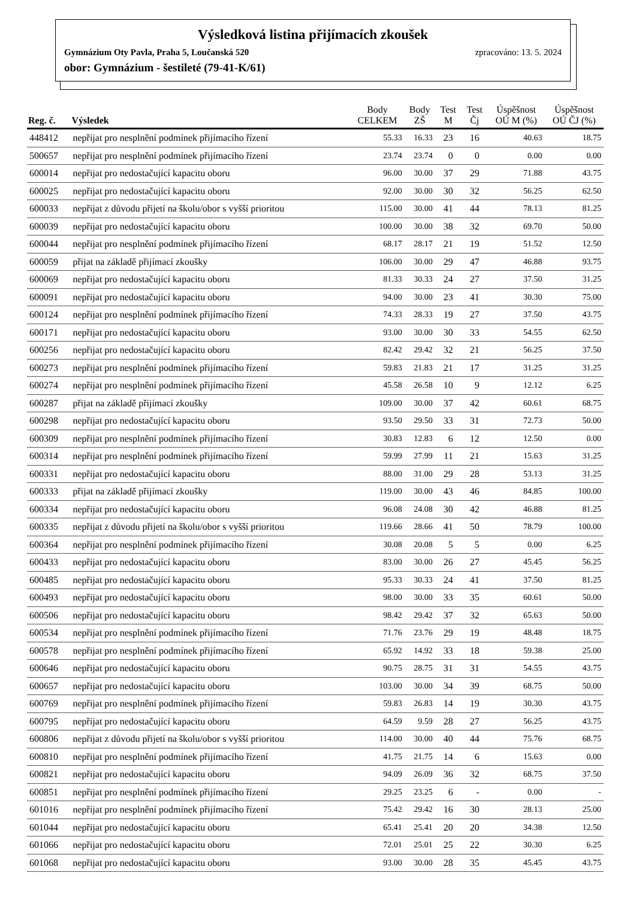Výsledková listina přijímacích zkoušek
Gymnázium Oty Pavla, Praha 5, Loučanská 520 zpracováno: 13. 5. 2024
obor: Gymnázium - šestileté (79-41-K/61)
| Reg. č. | Výsledek | Body CELKEM | Body ZŠ | Test M | Test Čj | Úspěšnost OÚ M (%) | Úspěšnost OÚ ČJ (%) |
| --- | --- | --- | --- | --- | --- | --- | --- |
| 448412 | nepřijat pro nesplnění podmínek přijímacího řízení | 55.33 | 16.33 | 23 | 16 | 40.63 | 18.75 |
| 500657 | nepřijat pro nesplnění podmínek přijímacího řízení | 23.74 | 23.74 | 0 | 0 | 0.00 | 0.00 |
| 600014 | nepřijat pro nedostačující kapacitu oboru | 96.00 | 30.00 | 37 | 29 | 71.88 | 43.75 |
| 600025 | nepřijat pro nedostačující kapacitu oboru | 92.00 | 30.00 | 30 | 32 | 56.25 | 62.50 |
| 600033 | nepřijat z důvodu přijetí na školu/obor s vyšší prioritou | 115.00 | 30.00 | 41 | 44 | 78.13 | 81.25 |
| 600039 | nepřijat pro nedostačující kapacitu oboru | 100.00 | 30.00 | 38 | 32 | 69.70 | 50.00 |
| 600044 | nepřijat pro nesplnění podmínek přijímacího řízení | 68.17 | 28.17 | 21 | 19 | 51.52 | 12.50 |
| 600059 | přijat na základě přijímací zkoušky | 106.00 | 30.00 | 29 | 47 | 46.88 | 93.75 |
| 600069 | nepřijat pro nedostačující kapacitu oboru | 81.33 | 30.33 | 24 | 27 | 37.50 | 31.25 |
| 600091 | nepřijat pro nedostačující kapacitu oboru | 94.00 | 30.00 | 23 | 41 | 30.30 | 75.00 |
| 600124 | nepřijat pro nesplnění podmínek přijímacího řízení | 74.33 | 28.33 | 19 | 27 | 37.50 | 43.75 |
| 600171 | nepřijat pro nedostačující kapacitu oboru | 93.00 | 30.00 | 30 | 33 | 54.55 | 62.50 |
| 600256 | nepřijat pro nedostačující kapacitu oboru | 82.42 | 29.42 | 32 | 21 | 56.25 | 37.50 |
| 600273 | nepřijat pro nesplnění podmínek přijímacího řízení | 59.83 | 21.83 | 21 | 17 | 31.25 | 31.25 |
| 600274 | nepřijat pro nesplnění podmínek přijímacího řízení | 45.58 | 26.58 | 10 | 9 | 12.12 | 6.25 |
| 600287 | přijat na základě přijímací zkoušky | 109.00 | 30.00 | 37 | 42 | 60.61 | 68.75 |
| 600298 | nepřijat pro nedostačující kapacitu oboru | 93.50 | 29.50 | 33 | 31 | 72.73 | 50.00 |
| 600309 | nepřijat pro nesplnění podmínek přijímacího řízení | 30.83 | 12.83 | 6 | 12 | 12.50 | 0.00 |
| 600314 | nepřijat pro nesplnění podmínek přijímacího řízení | 59.99 | 27.99 | 11 | 21 | 15.63 | 31.25 |
| 600331 | nepřijat pro nedostačující kapacitu oboru | 88.00 | 31.00 | 29 | 28 | 53.13 | 31.25 |
| 600333 | přijat na základě přijímací zkoušky | 119.00 | 30.00 | 43 | 46 | 84.85 | 100.00 |
| 600334 | nepřijat pro nedostačující kapacitu oboru | 96.08 | 24.08 | 30 | 42 | 46.88 | 81.25 |
| 600335 | nepřijat z důvodu přijetí na školu/obor s vyšší prioritou | 119.66 | 28.66 | 41 | 50 | 78.79 | 100.00 |
| 600364 | nepřijat pro nesplnění podmínek přijímacího řízení | 30.08 | 20.08 | 5 | 5 | 0.00 | 6.25 |
| 600433 | nepřijat pro nedostačující kapacitu oboru | 83.00 | 30.00 | 26 | 27 | 45.45 | 56.25 |
| 600485 | nepřijat pro nedostačující kapacitu oboru | 95.33 | 30.33 | 24 | 41 | 37.50 | 81.25 |
| 600493 | nepřijat pro nedostačující kapacitu oboru | 98.00 | 30.00 | 33 | 35 | 60.61 | 50.00 |
| 600506 | nepřijat pro nedostačující kapacitu oboru | 98.42 | 29.42 | 37 | 32 | 65.63 | 50.00 |
| 600534 | nepřijat pro nesplnění podmínek přijímacího řízení | 71.76 | 23.76 | 29 | 19 | 48.48 | 18.75 |
| 600578 | nepřijat pro nesplnění podmínek přijímacího řízení | 65.92 | 14.92 | 33 | 18 | 59.38 | 25.00 |
| 600646 | nepřijat pro nedostačující kapacitu oboru | 90.75 | 28.75 | 31 | 31 | 54.55 | 43.75 |
| 600657 | nepřijat pro nedostačující kapacitu oboru | 103.00 | 30.00 | 34 | 39 | 68.75 | 50.00 |
| 600769 | nepřijat pro nesplnění podmínek přijímacího řízení | 59.83 | 26.83 | 14 | 19 | 30.30 | 43.75 |
| 600795 | nepřijat pro nedostačující kapacitu oboru | 64.59 | 9.59 | 28 | 27 | 56.25 | 43.75 |
| 600806 | nepřijat z důvodu přijetí na školu/obor s vyšší prioritou | 114.00 | 30.00 | 40 | 44 | 75.76 | 68.75 |
| 600810 | nepřijat pro nesplnění podmínek přijímacího řízení | 41.75 | 21.75 | 14 | 6 | 15.63 | 0.00 |
| 600821 | nepřijat pro nedostačující kapacitu oboru | 94.09 | 26.09 | 36 | 32 | 68.75 | 37.50 |
| 600851 | nepřijat pro nesplnění podmínek přijímacího řízení | 29.25 | 23.25 | 6 | - | 0.00 | - |
| 601016 | nepřijat pro nesplnění podmínek přijímacího řízení | 75.42 | 29.42 | 16 | 30 | 28.13 | 25.00 |
| 601044 | nepřijat pro nedostačující kapacitu oboru | 65.41 | 25.41 | 20 | 20 | 34.38 | 12.50 |
| 601066 | nepřijat pro nedostačující kapacitu oboru | 72.01 | 25.01 | 25 | 22 | 30.30 | 6.25 |
| 601068 | nepřijat pro nedostačující kapacitu oboru | 93.00 | 30.00 | 28 | 35 | 45.45 | 43.75 |